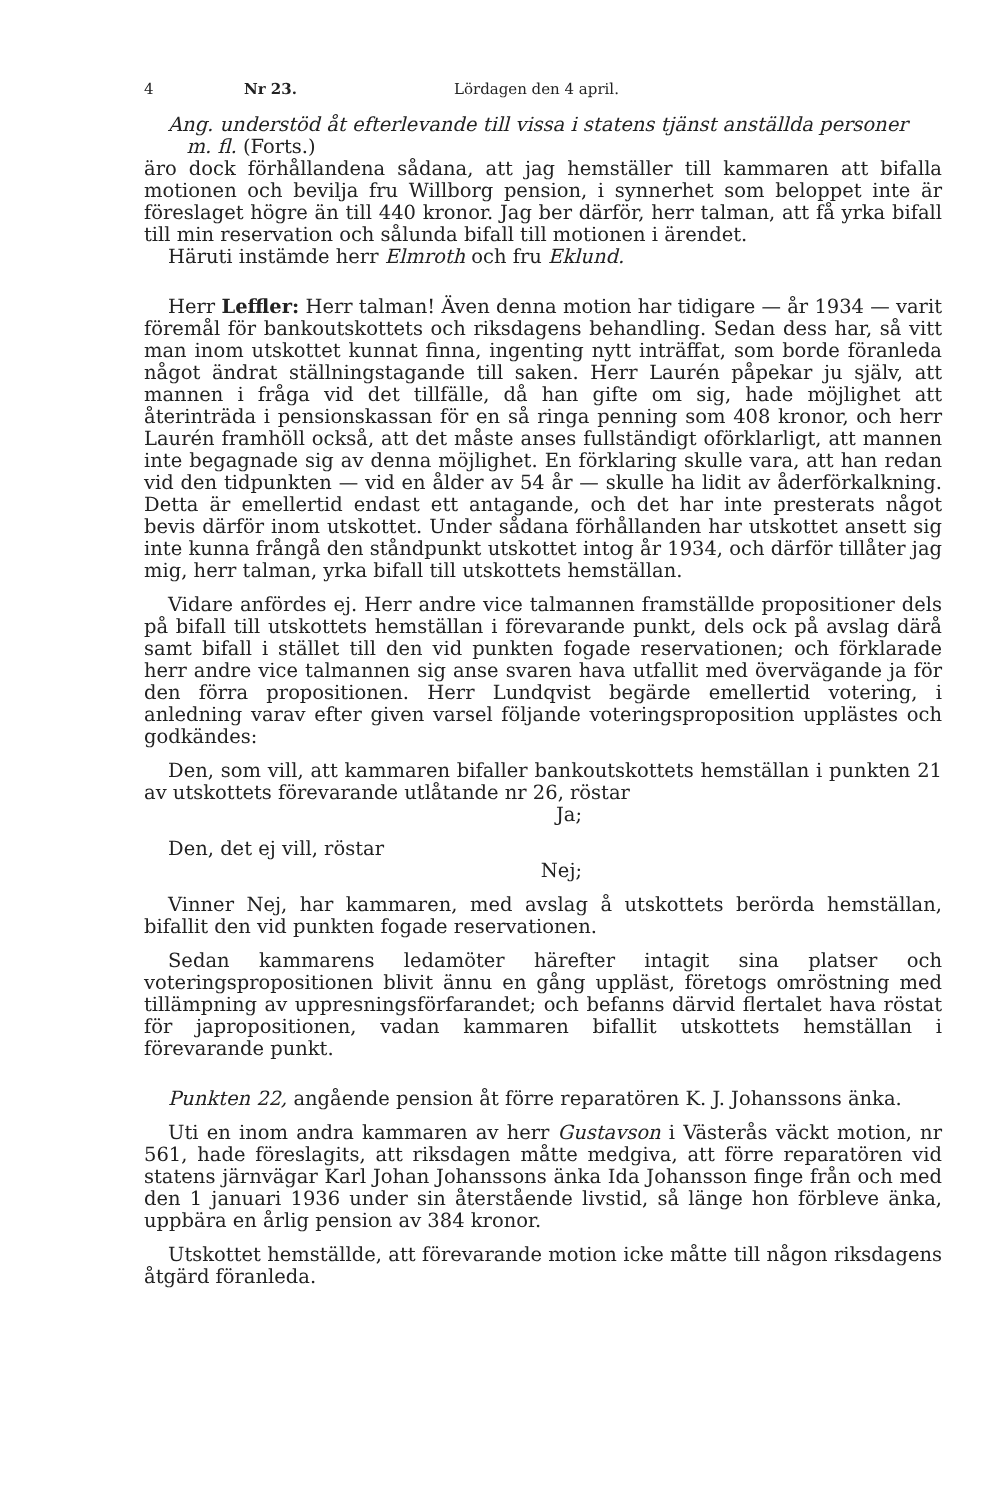4 Nr 23. Lördagen den 4 april.
Ang. understöd åt efterlevande till vissa i statens tjänst anställda personer
m. fl. (Forts.)
äro dock förhållandena sådana, att jag hemställer till kammaren att bifalla motionen och bevilja fru Willborg pension, i synnerhet som beloppet inte är föreslaget högre än till 440 kronor. Jag ber därför, herr talman, att få yrka bifall till min reservation och sålunda bifall till motionen i ärendet.
Häruti instämde herr Elmroth och fru Eklund.
Herr Leffler: Herr talman! Även denna motion har tidigare — år 1934 — varit föremål för bankoutskottets och riksdagens behandling. Sedan dess har, så vitt man inom utskottet kunnat finna, ingenting nytt inträffat, som borde föranleda något ändrat ställningstagande till saken. Herr Laurén påpekar ju själv, att mannen i fråga vid det tillfälle, då han gifte om sig, hade möjlighet att återinträda i pensionskassan för en så ringa penning som 408 kronor, och herr Laurén framhöll också, att det måste anses fullständigt oförklarligt, att mannen inte begagnade sig av denna möjlighet. En förklaring skulle vara, att han redan vid den tidpunkten — vid en ålder av 54 år — skulle ha lidit av åderförkalkning. Detta är emellertid endast ett antagande, och det har inte presterats något bevis därför inom utskottet. Under sådana förhållanden har utskottet ansett sig inte kunna frångå den ståndpunkt utskottet intog år 1934, och därför tillåter jag mig, herr talman, yrka bifall till utskottets hemställan.
Vidare anfördes ej. Herr andre vice talmannen framställde propositioner dels på bifall till utskottets hemställan i förevarande punkt, dels ock på avslag därå samt bifall i stället till den vid punkten fogade reservationen; och förklarade herr andre vice talmannen sig anse svaren hava utfallit med övervägande ja för den förra propositionen. Herr Lundqvist begärde emellertid votering, i anledning varav efter given varsel följande voteringsproposition upplästes och godkändes:
Den, som vill, att kammaren bifaller bankoutskottets hemställan i punkten 21 av utskottets förevarande utlåtande nr 26, röstar
Ja;
Den, det ej vill, röstar
Nej;
Vinner Nej, har kammaren, med avslag å utskottets berörda hemställan, bifallit den vid punkten fogade reservationen.
Sedan kammarens ledamöter härefter intagit sina platser och voteringspropositionen blivit ännu en gång uppläst, företogs omröstning med tillämpning av uppresningsförfarandet; och befanns därvid flertalet hava röstat för japropositionen, vadan kammaren bifallit utskottets hemställan i förevarande punkt.
Punkten 22, angående pension åt förre reparatören K. J. Johanssons änka.
Uti en inom andra kammaren av herr Gustavson i Västerås väckt motion, nr 561, hade föreslagits, att riksdagen måtte medgiva, att förre reparatören vid statens järnvägar Karl Johan Johanssons änka Ida Johansson finge från och med den 1 januari 1936 under sin återstående livstid, så länge hon förbleve änka, uppbära en årlig pension av 384 kronor.
Utskottet hemställde, att förevarande motion icke måtte till någon riksdagens åtgärd föranleda.